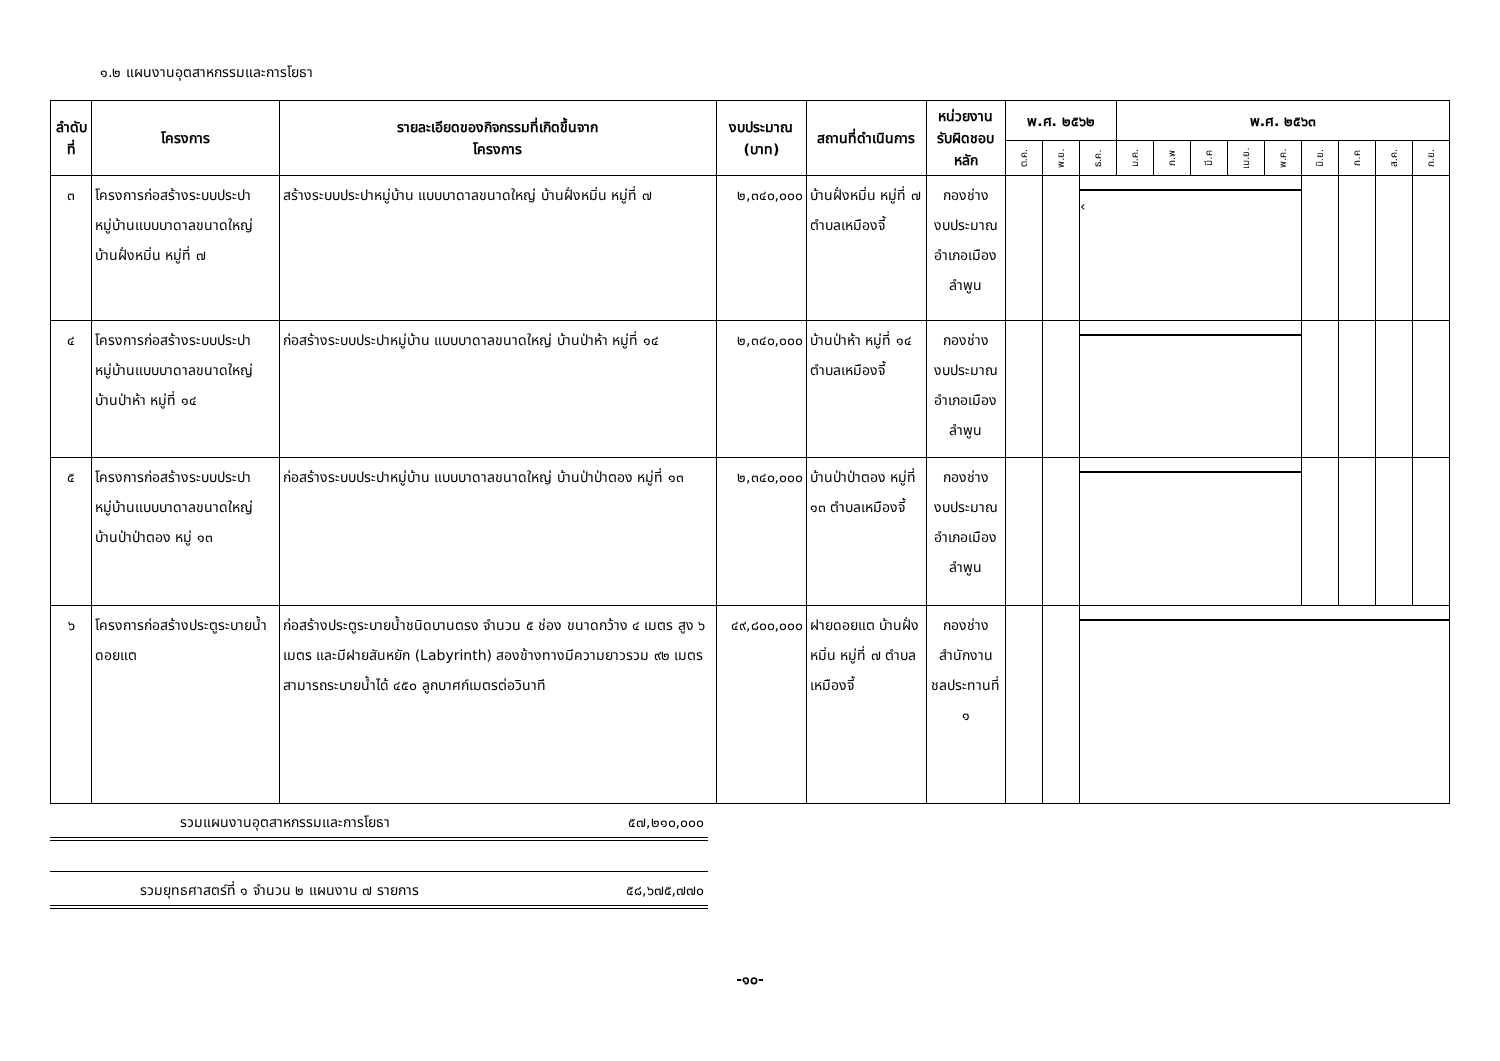๑.๒ แผนงานอุตสาหกรรมและการโยธา
| ลำดับที่ | โครงการ | รายละเอียดของกิจกรรมที่เกิดขึ้นจาก โครงการ | งบประมาณ (บาท) | สถานที่ดำเนินการ | หน่วยงาน รับผิดชอบหลัก | พ.ศ. ๒๕๖๒ | | | พ.ศ. ๒๕๖๓ | | | | | | | | |
| --- | --- | --- | --- | --- | --- | --- | --- | --- | --- | --- | --- | --- | --- | --- | --- | --- | --- |
| | | | | | | ต.ค. | พ.ย. | ธ.ค. | ม.ค. | ก.พ | มี.ค | เม.ย. | พ.ค. | มิ.ย. | ก.ค | ส.ค. | ก.ย. |
| ๓ | โครงการก่อสร้างระบบประปาหมู่บ้านแบบบาดาลขนาดใหญ่ บ้านฝั่งหมิ่น หมู่ที่ ๗ | สร้างระบบประปาหมู่บ้าน แบบบาดาลขนาดใหญ่ บ้านฝั่งหมิ่น หมู่ที่ ๗ | ๒,๓๔๐,๐๐๐ | บ้านฝั่งหมิ่น หมู่ที่ ๗ ตำบลเหมืองจี้ | กองช่าง งบประมาณ อำเภอเมืองลำพูน | | | ‹ | | | | | | | | | |
| ๔ | โครงการก่อสร้างระบบประปาหมู่บ้านแบบบาดาลขนาดใหญ่ บ้านป่าห้า หมู่ที่ ๑๔ | ก่อสร้างระบบประปาหมู่บ้าน แบบบาดาลขนาดใหญ่ บ้านป่าห้า หมู่ที่ ๑๔ | ๒,๓๔๐,๐๐๐ | บ้านป่าห้า หมู่ที่ ๑๔ ตำบลเหมืองจี้ | กองช่าง งบประมาณ อำเภอเมืองลำพูน | | | | | | | | | | | | |
| ๕ | โครงการก่อสร้างระบบประปาหมู่บ้านแบบบาดาลขนาดใหญ่ บ้านป่าป่าตอง หมู่ ๑๓ | ก่อสร้างระบบประปาหมู่บ้าน แบบบาดาลขนาดใหญ่ บ้านป่าป่าตอง หมู่ที่ ๑๓ | ๒,๓๔๐,๐๐๐ | บ้านป่าป่าตอง หมู่ที่ ๑๓ ตำบลเหมืองจี้ | กองช่าง งบประมาณ อำเภอเมืองลำพูน | | | | | | | | | | | | |
| ๖ | โครงการก่อสร้างประตูระบายน้ำดอยแต | ก่อสร้างประตูระบายน้ำชนิดบานตรง จำนวน ๕ ช่อง ขนาดกว้าง ๔ เมตร สูง ๖ เมตร และมีฝายสันหยัก (Labyrinth) สองข้างทางมีความยาวรวม ๙๒ เมตร สามารถระบายน้ำได้ ๔๕๐ ลูกบาศก์เมตรต่อวินาที | ๔๙,๘๐๐,๐๐๐ | ฝายดอยแต บ้านฝั่งหมิ่น หมู่ที่ ๗ ตำบลเหมืองจี้ | กองช่าง สำนักงาน ชลประทานที่ ๑ | | | | | | | | | | | | |
รวมแผนงานอุตสาหกรรมและการโยธา ๕๗,๒๑๐,๐๐๐
รวมยุทธศาสตร์ที่ ๑ จำนวน ๒ แผนงาน ๗ รายการ ๕๘,๖๗๕,๗๗๐
-๑๐-